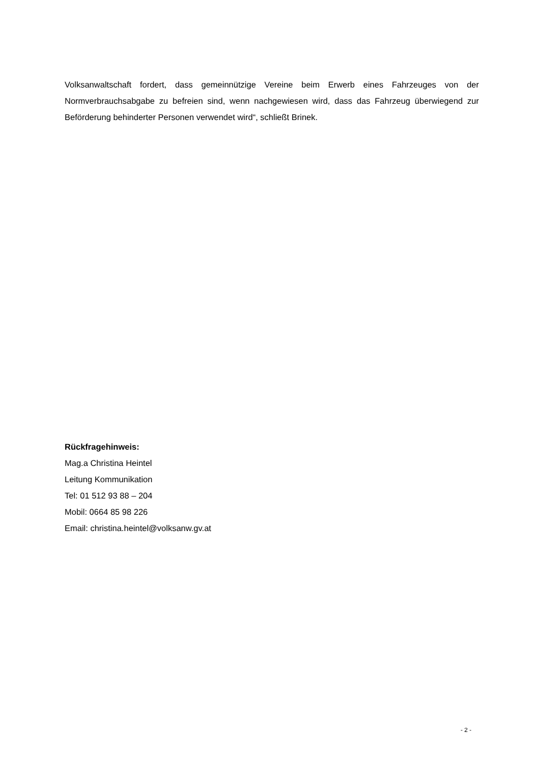Volksanwaltschaft fordert, dass gemeinnützige Vereine beim Erwerb eines Fahrzeuges von der Normverbrauchsabgabe zu befreien sind, wenn nachgewiesen wird, dass das Fahrzeug überwiegend zur Beförderung behinderter Personen verwendet wird“, schließt Brinek.
Rückfragehinweis:
Mag.a Christina Heintel
Leitung Kommunikation
Tel: 01 512 93 88 – 204
Mobil: 0664 85 98 226
Email: christina.heintel@volksanw.gv.at
- 2 -